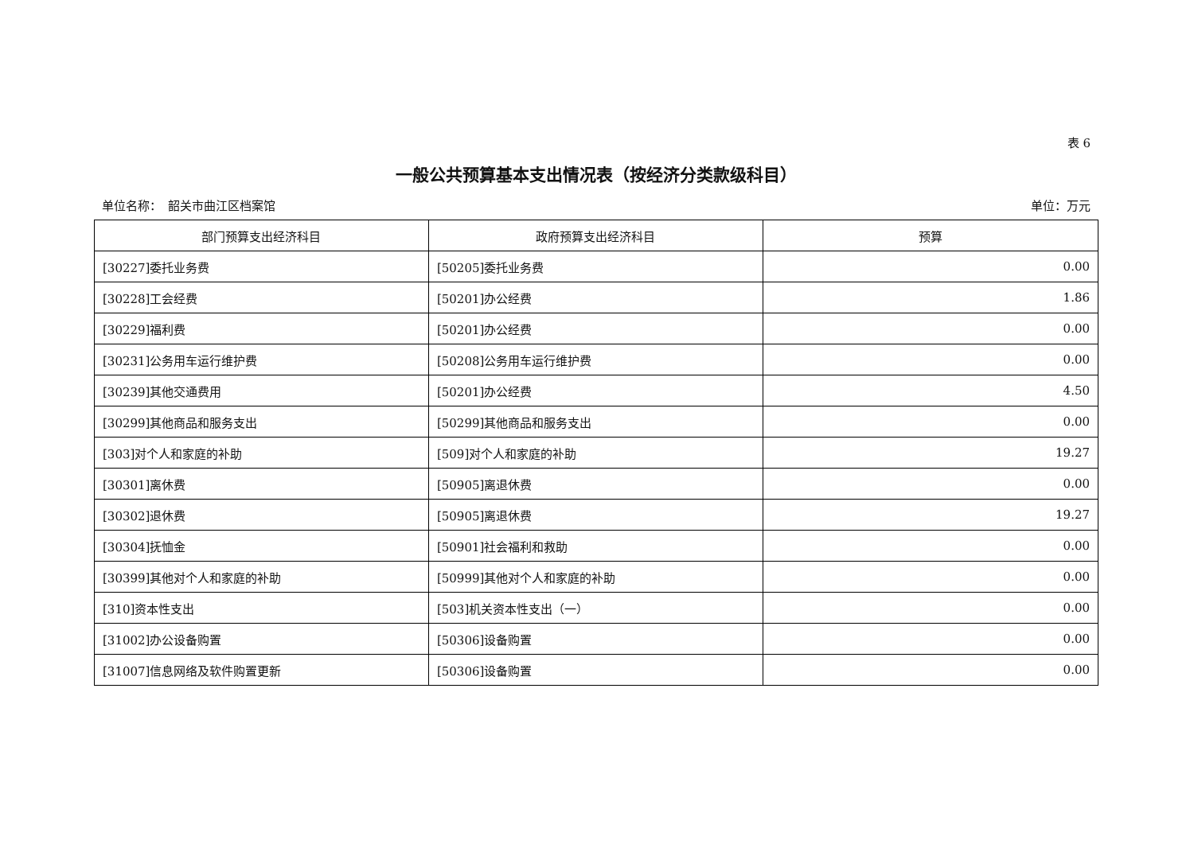表 6
一般公共预算基本支出情况表（按经济分类款级科目）
单位名称：　韶关市曲江区档案馆 单位：万元
| 部门预算支出经济科目 | 政府预算支出经济科目 | 预算 |
| --- | --- | --- |
| [30227]委托业务费 | [50205]委托业务费 | 0.00 |
| [30228]工会经费 | [50201]办公经费 | 1.86 |
| [30229]福利费 | [50201]办公经费 | 0.00 |
| [30231]公务用车运行维护费 | [50208]公务用车运行维护费 | 0.00 |
| [30239]其他交通费用 | [50201]办公经费 | 4.50 |
| [30299]其他商品和服务支出 | [50299]其他商品和服务支出 | 0.00 |
| [303]对个人和家庭的补助 | [509]对个人和家庭的补助 | 19.27 |
| [30301]离休费 | [50905]离退休费 | 0.00 |
| [30302]退休费 | [50905]离退休费 | 19.27 |
| [30304]抚恤金 | [50901]社会福利和救助 | 0.00 |
| [30399]其他对个人和家庭的补助 | [50999]其他对个人和家庭的补助 | 0.00 |
| [310]资本性支出 | [503]机关资本性支出（一） | 0.00 |
| [31002]办公设备购置 | [50306]设备购置 | 0.00 |
| [31007]信息网络及软件购置更新 | [50306]设备购置 | 0.00 |